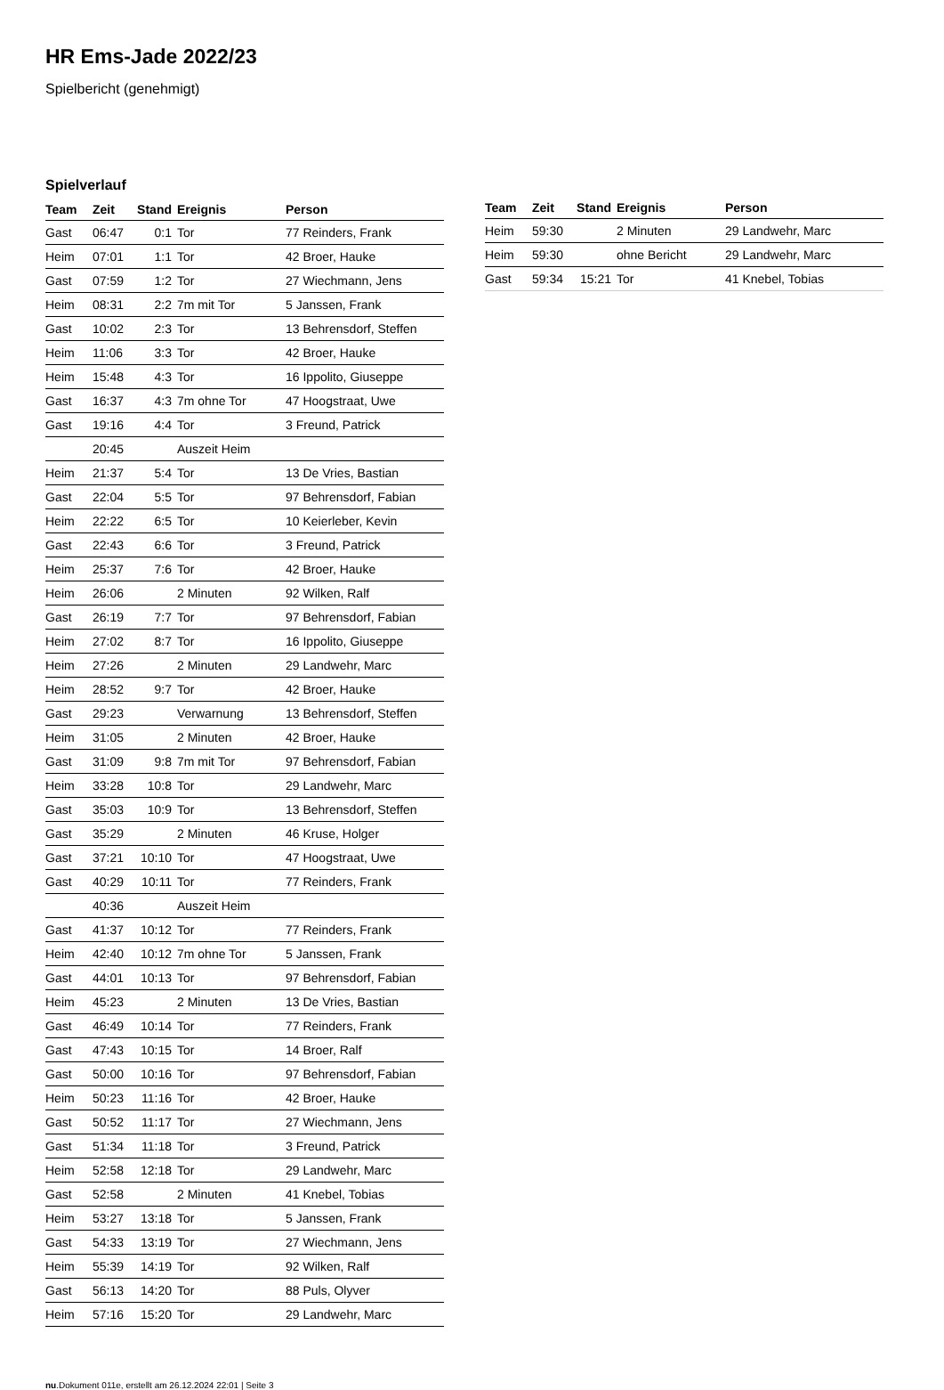HR Ems-Jade 2022/23
Spielbericht (genehmigt)
Spielverlauf
| Team | Zeit | Stand | Ereignis | Person |
| --- | --- | --- | --- | --- |
| Gast | 06:47 | 0:1 | Tor | 77 Reinders, Frank |
| Heim | 07:01 | 1:1 | Tor | 42 Broer, Hauke |
| Gast | 07:59 | 1:2 | Tor | 27 Wiechmann, Jens |
| Heim | 08:31 | 2:2 | 7m mit Tor | 5 Janssen, Frank |
| Gast | 10:02 | 2:3 | Tor | 13 Behrensdorf, Steffen |
| Heim | 11:06 | 3:3 | Tor | 42 Broer, Hauke |
| Heim | 15:48 | 4:3 | Tor | 16 Ippolito, Giuseppe |
| Gast | 16:37 | 4:3 | 7m ohne Tor | 47 Hoogstraat, Uwe |
| Gast | 19:16 | 4:4 | Tor | 3 Freund, Patrick |
| | 20:45 | | Auszeit Heim | |
| Heim | 21:37 | 5:4 | Tor | 13 De Vries, Bastian |
| Gast | 22:04 | 5:5 | Tor | 97 Behrensdorf, Fabian |
| Heim | 22:22 | 6:5 | Tor | 10 Keierleber, Kevin |
| Gast | 22:43 | 6:6 | Tor | 3 Freund, Patrick |
| Heim | 25:37 | 7:6 | Tor | 42 Broer, Hauke |
| Heim | 26:06 | | 2 Minuten | 92 Wilken, Ralf |
| Gast | 26:19 | 7:7 | Tor | 97 Behrensdorf, Fabian |
| Heim | 27:02 | 8:7 | Tor | 16 Ippolito, Giuseppe |
| Heim | 27:26 | | 2 Minuten | 29 Landwehr, Marc |
| Heim | 28:52 | 9:7 | Tor | 42 Broer, Hauke |
| Gast | 29:23 | | Verwarnung | 13 Behrensdorf, Steffen |
| Heim | 31:05 | | 2 Minuten | 42 Broer, Hauke |
| Gast | 31:09 | 9:8 | 7m mit Tor | 97 Behrensdorf, Fabian |
| Heim | 33:28 | 10:8 | Tor | 29 Landwehr, Marc |
| Gast | 35:03 | 10:9 | Tor | 13 Behrensdorf, Steffen |
| Gast | 35:29 | | 2 Minuten | 46 Kruse, Holger |
| Gast | 37:21 | 10:10 | Tor | 47 Hoogstraat, Uwe |
| Gast | 40:29 | 10:11 | Tor | 77 Reinders, Frank |
| | 40:36 | | Auszeit Heim | |
| Gast | 41:37 | 10:12 | Tor | 77 Reinders, Frank |
| Heim | 42:40 | 10:12 | 7m ohne Tor | 5 Janssen, Frank |
| Gast | 44:01 | 10:13 | Tor | 97 Behrensdorf, Fabian |
| Heim | 45:23 | | 2 Minuten | 13 De Vries, Bastian |
| Gast | 46:49 | 10:14 | Tor | 77 Reinders, Frank |
| Gast | 47:43 | 10:15 | Tor | 14 Broer, Ralf |
| Gast | 50:00 | 10:16 | Tor | 97 Behrensdorf, Fabian |
| Heim | 50:23 | 11:16 | Tor | 42 Broer, Hauke |
| Gast | 50:52 | 11:17 | Tor | 27 Wiechmann, Jens |
| Gast | 51:34 | 11:18 | Tor | 3 Freund, Patrick |
| Heim | 52:58 | 12:18 | Tor | 29 Landwehr, Marc |
| Gast | 52:58 | | 2 Minuten | 41 Knebel, Tobias |
| Heim | 53:27 | 13:18 | Tor | 5 Janssen, Frank |
| Gast | 54:33 | 13:19 | Tor | 27 Wiechmann, Jens |
| Heim | 55:39 | 14:19 | Tor | 92 Wilken, Ralf |
| Gast | 56:13 | 14:20 | Tor | 88 Puls, Olyver |
| Heim | 57:16 | 15:20 | Tor | 29 Landwehr, Marc |
| Team | Zeit | Stand | Ereignis | Person |
| --- | --- | --- | --- | --- |
| Heim | 59:30 | | 2 Minuten | 29 Landwehr, Marc |
| Heim | 59:30 | | ohne Bericht | 29 Landwehr, Marc |
| Gast | 59:34 | 15:21 | Tor | 41 Knebel, Tobias |
nu.Dokument 011e, erstellt am 26.12.2024 22:01 | Seite 3